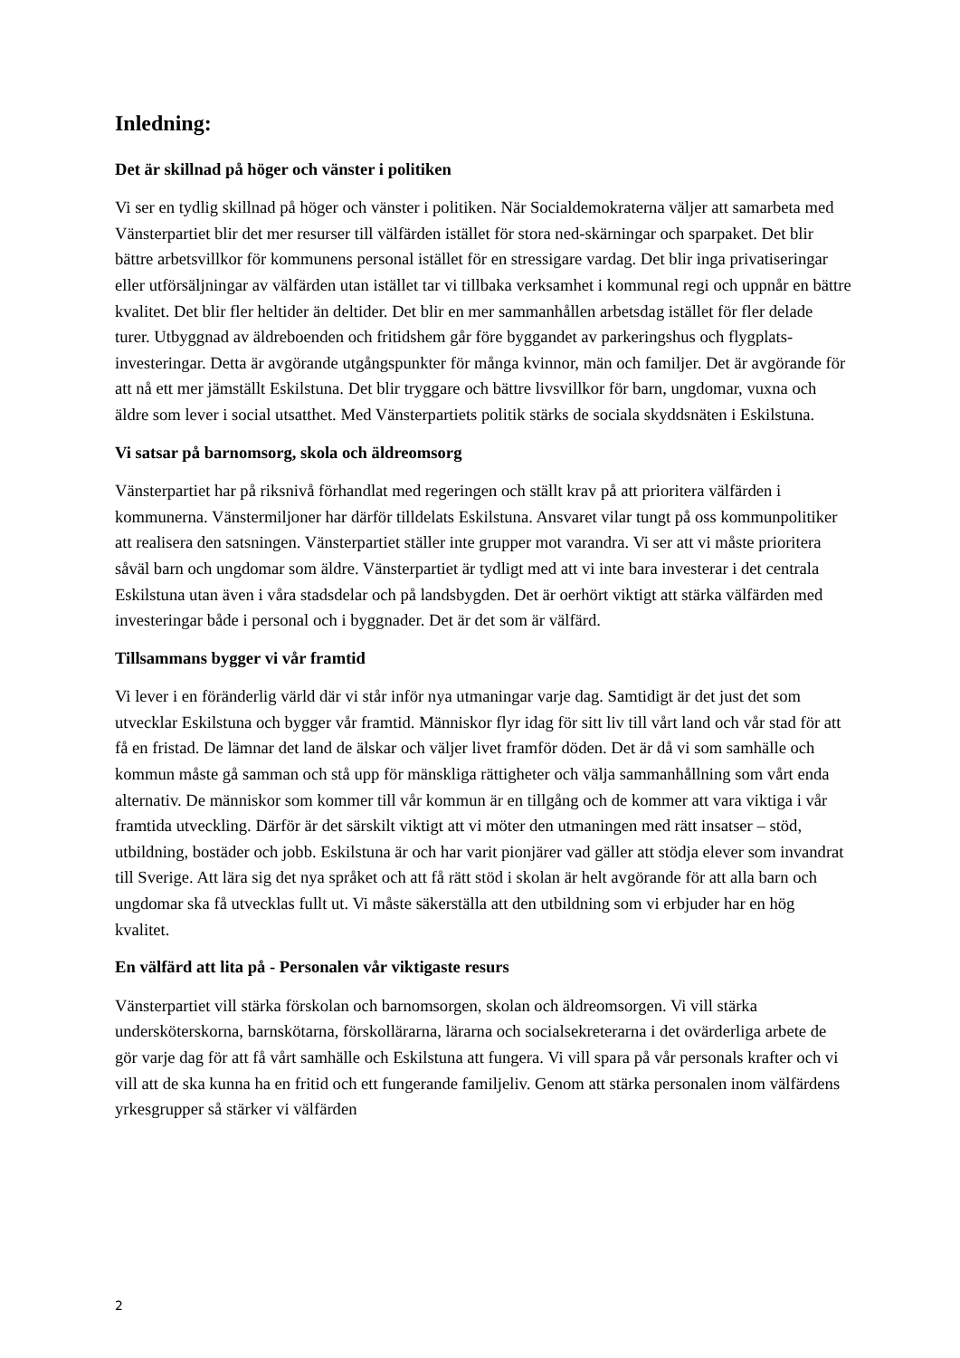Inledning:
Det är skillnad på höger och vänster i politiken
Vi ser en tydlig skillnad på höger och vänster i politiken. När Socialdemokraterna väljer att samarbeta med Vänsterpartiet blir det mer resurser till välfärden istället för stora ned-skärningar och sparpaket. Det blir bättre arbetsvillkor för kommunens personal istället för en stressigare vardag. Det blir inga privatiseringar eller utförsäljningar av välfärden utan istället tar vi tillbaka verksamhet i kommunal regi och uppnår en bättre kvalitet. Det blir fler heltider än deltider. Det blir en mer sammanhållen arbetsdag istället för fler delade turer. Utbyggnad av äldreboenden och fritidshem går före byggandet av parkeringshus och flygplats-investeringar. Detta är avgörande utgångspunkter för många kvinnor, män och familjer. Det är avgörande för att nå ett mer jämställt Eskilstuna. Det blir tryggare och bättre livsvillkor för barn, ungdomar, vuxna och äldre som lever i social utsatthet. Med Vänsterpartiets politik stärks de sociala skyddsnäten i Eskilstuna.
Vi satsar på barnomsorg, skola och äldreomsorg
Vänsterpartiet har på riksnivå förhandlat med regeringen och ställt krav på att prioritera välfärden i kommunerna. Vänstermiljoner har därför tilldelats Eskilstuna. Ansvaret vilar tungt på oss kommunpolitiker att realisera den satsningen. Vänsterpartiet ställer inte grupper mot varandra. Vi ser att vi måste prioritera såväl barn och ungdomar som äldre. Vänsterpartiet är tydligt med att vi inte bara investerar i det centrala Eskilstuna utan även i våra stadsdelar och på landsbygden. Det är oerhört viktigt att stärka välfärden med investeringar både i personal och i byggnader. Det är det som är välfärd.
Tillsammans bygger vi vår framtid
Vi lever i en föränderlig värld där vi står inför nya utmaningar varje dag. Samtidigt är det just det som utvecklar Eskilstuna och bygger vår framtid. Människor flyr idag för sitt liv till vårt land och vår stad för att få en fristad. De lämnar det land de älskar och väljer livet framför döden. Det är då vi som samhälle och kommun måste gå samman och stå upp för mänskliga rättigheter och välja sammanhållning som vårt enda alternativ. De människor som kommer till vår kommun är en tillgång och de kommer att vara viktiga i vår framtida utveckling. Därför är det särskilt viktigt att vi möter den utmaningen med rätt insatser – stöd, utbildning, bostäder och jobb. Eskilstuna är och har varit pionjärer vad gäller att stödja elever som invandrat till Sverige. Att lära sig det nya språket och att få rätt stöd i skolan är helt avgörande för att alla barn och ungdomar ska få utvecklas fullt ut. Vi måste säkerställa att den utbildning som vi erbjuder har en hög kvalitet.
En välfärd att lita på - Personalen vår viktigaste resurs
Vänsterpartiet vill stärka förskolan och barnomsorgen, skolan och äldreomsorgen. Vi vill stärka undersköterskorna, barnskötarna, förskollärarna, lärarna och socialsekreterarna i det ovärderliga arbete de gör varje dag för att få vårt samhälle och Eskilstuna att fungera. Vi vill spara på vår personals krafter och vi vill att de ska kunna ha en fritid och ett fungerande familjeliv. Genom att stärka personalen inom välfärdens yrkesgrupper så stärker vi välfärden
2